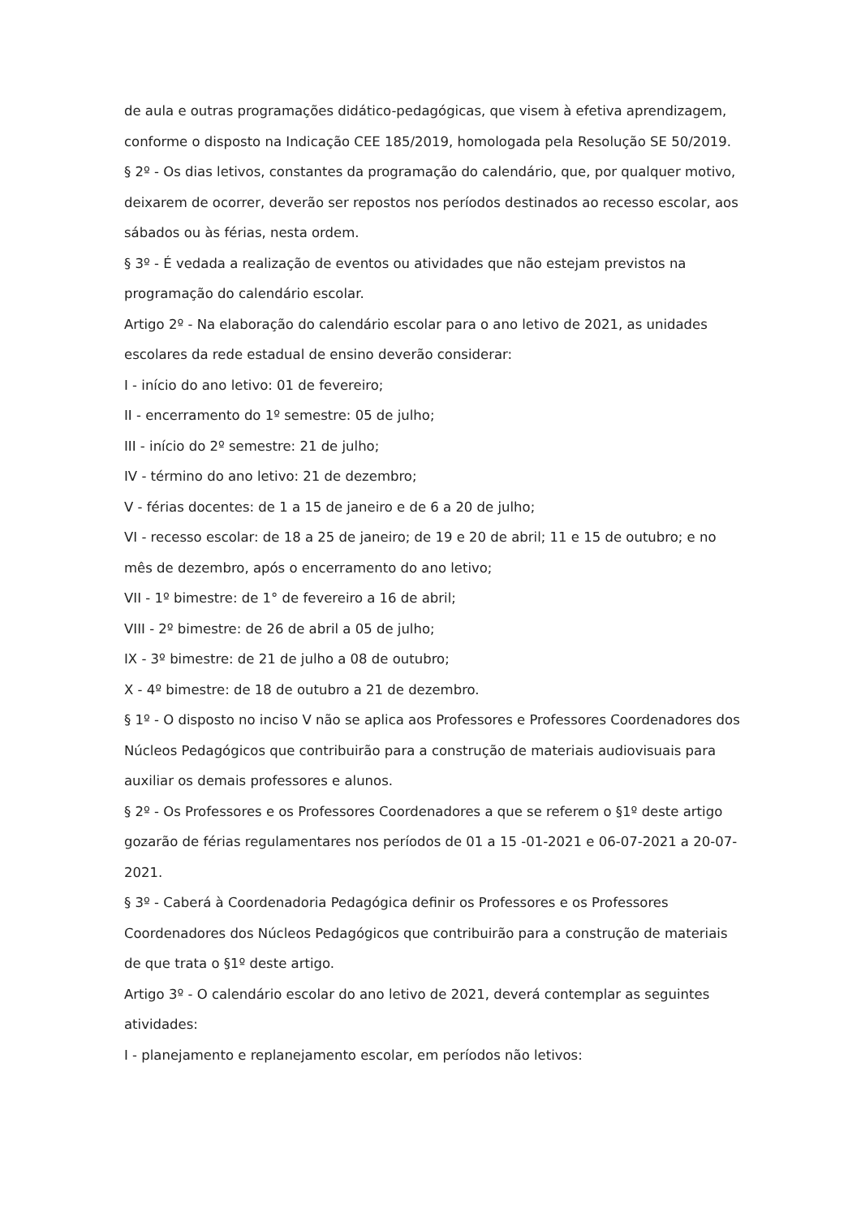de aula e outras programações didático-pedagógicas, que visem à efetiva aprendizagem, conforme o disposto na Indicação CEE 185/2019, homologada pela Resolução SE 50/2019.
§ 2º - Os dias letivos, constantes da programação do calendário, que, por qualquer motivo, deixarem de ocorrer, deverão ser repostos nos períodos destinados ao recesso escolar, aos sábados ou às férias, nesta ordem.
§ 3º - É vedada a realização de eventos ou atividades que não estejam previstos na programação do calendário escolar.
Artigo 2º - Na elaboração do calendário escolar para o ano letivo de 2021, as unidades escolares da rede estadual de ensino deverão considerar:
I - início do ano letivo: 01 de fevereiro;
II - encerramento do 1º semestre: 05 de julho;
III - início do 2º semestre: 21 de julho;
IV - término do ano letivo: 21 de dezembro;
V - férias docentes: de 1 a 15 de janeiro e de 6 a 20 de julho;
VI - recesso escolar: de 18 a 25 de janeiro; de 19 e 20 de abril; 11 e 15 de outubro; e no mês de dezembro, após o encerramento do ano letivo;
VII - 1º bimestre: de 1° de fevereiro a 16 de abril;
VIII - 2º bimestre: de 26 de abril a 05 de julho;
IX - 3º bimestre: de 21 de julho a 08 de outubro;
X - 4º bimestre: de 18 de outubro a 21 de dezembro.
§ 1º - O disposto no inciso V não se aplica aos Professores e Professores Coordenadores dos Núcleos Pedagógicos que contribuirão para a construção de materiais audiovisuais para auxiliar os demais professores e alunos.
§ 2º - Os Professores e os Professores Coordenadores a que se referem o §1º deste artigo gozarão de férias regulamentares nos períodos de 01 a 15 -01-2021 e 06-07-2021 a 20-07-2021.
§ 3º - Caberá à Coordenadoria Pedagógica definir os Professores e os Professores Coordenadores dos Núcleos Pedagógicos que contribuirão para a construção de materiais de que trata o §1º deste artigo.
Artigo 3º - O calendário escolar do ano letivo de 2021, deverá contemplar as seguintes atividades:
I - planejamento e replanejamento escolar, em períodos não letivos: